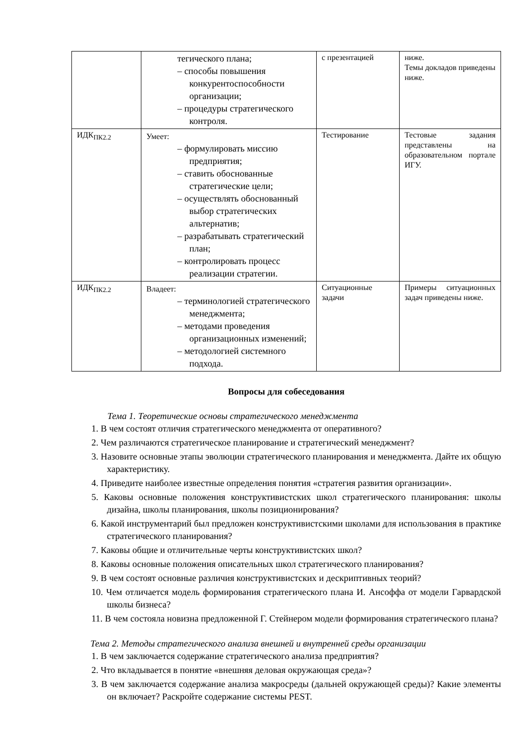| | тегического плана; – способы повышения конкурентоспособности организации; – процедуры стратегического контроля. | с презентацией | ниже. Темы докладов приведены ниже. |
| ИДК<sub>ПК2.2</sub> | Умеет: – формулировать миссию предприятия; – ставить обоснованные стратегические цели; – осуществлять обоснованный выбор стратегических альтернатив; – разрабатывать стратегический план; – контролировать процесс реализации стратегии. | Тестирование | Тестовые задания представлены на образовательном портале ИГУ. |
| ИДК<sub>ПК2.2</sub> | Владеет: – терминологией стратегического менеджмента; – методами проведения организационных изменений; – методологией системного подхода. | Ситуационные задачи | Примеры ситуационных задач приведены ниже. |
Вопросы для собеседования
Тема 1. Теоретические основы стратегического менеджмента
1. В чем состоят отличия стратегического менеджмента от оперативного?
2. Чем различаются стратегическое планирование и стратегический менеджмент?
3. Назовите основные этапы эволюции стратегического планирования и менеджмента. Дайте их общую характеристику.
4. Приведите наиболее известные определения понятия «стратегия развития организации».
5. Каковы основные положения конструктивистских школ стратегического планирования: школы дизайна, школы планирования, школы позиционирования?
6. Какой инструментарий был предложен конструктивистскими школами для использования в практике стратегического планирования?
7. Каковы общие и отличительные черты конструктивистских школ?
8. Каковы основные положения описательных школ стратегического планирования?
9. В чем состоят основные различия конструктивистских и дескриптивных теорий?
10. Чем отличается модель формирования стратегического плана И. Ансоффа от модели Гарвардской школы бизнеса?
11. В чем состояла новизна предложенной Г. Стейнером модели формирования стратегического плана?
Тема 2. Методы стратегического анализа внешней и внутренней среды организации
1. В чем заключается содержание стратегического анализа предприятия?
2. Что вкладывается в понятие «внешняя деловая окружающая среда»?
3. В чем заключается содержание анализа макросреды (дальней окружающей среды)? Какие элементы он включает? Раскройте содержание системы PEST.